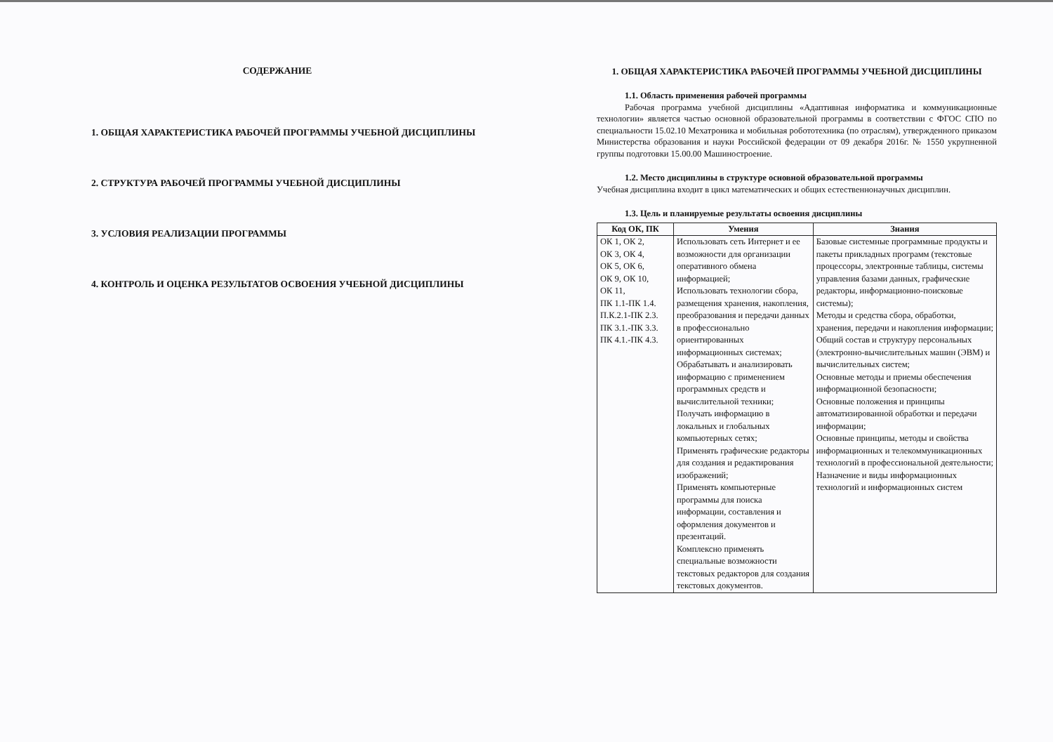СОДЕРЖАНИЕ
1. ОБЩАЯ ХАРАКТЕРИСТИКА РАБОЧЕЙ ПРОГРАММЫ УЧЕБНОЙ ДИСЦИПЛИНЫ
2. СТРУКТУРА РАБОЧЕЙ ПРОГРАММЫ УЧЕБНОЙ ДИСЦИПЛИНЫ
3. УСЛОВИЯ РЕАЛИЗАЦИИ ПРОГРАММЫ
4. КОНТРОЛЬ И ОЦЕНКА РЕЗУЛЬТАТОВ ОСВОЕНИЯ УЧЕБНОЙ ДИСЦИПЛИНЫ
1. ОБЩАЯ ХАРАКТЕРИСТИКА РАБОЧЕЙ ПРОГРАММЫ УЧЕБНОЙ ДИСЦИПЛИНЫ
1.1. Область применения рабочей программы
Рабочая программа учебной дисциплины «Адаптивная информатика и коммуникационные технологии» является частью основной образовательной программы в соответствии с ФГОС СПО по специальности 15.02.10 Мехатроника и мобильная робототехника (по отраслям), утвержденного приказом Министерства образования и науки Российской федерации от 09 декабря 2016г. № 1550 укрупненной группы подготовки 15.00.00 Машиностроение.
1.2. Место дисциплины в структуре основной образовательной программы
Учебная дисциплина входит в цикл математических и общих естественнонаучных дисциплин.
1.3. Цель и планируемые результаты освоения дисциплины
| Код ОК, ПК | Умения | Знания |
| --- | --- | --- |
| ОК 1, ОК 2, ОК 3, ОК 4, ОК 5, ОК 6, ОК 9, ОК 10, ОК 11, ПК 1.1-ПК 1.4. П.К.2.1-ПК 2.3. ПК 3.1.-ПК 3.3. ПК 4.1.-ПК 4.3. | Использовать сеть Интернет и ее возможности для организации оперативного обмена информацией; Использовать технологии сбора, размещения хранения, накопления, преобразования и передачи данных в профессионально ориентированных информационных системах; Обрабатывать и анализировать информацию с применением программных средств и вычислительной техники; Получать информацию в локальных и глобальных компьютерных сетях; Применять графические редакторы для создания и редактирования изображений; Применять компьютерные программы для поиска информации, составления и оформления документов и презентаций. Комплексно применять специальные возможности текстовых редакторов для создания текстовых документов. | Базовые системные программные продукты и пакеты прикладных программ (текстовые процессоры, электронные таблицы, системы управления базами данных, графические редакторы, информационно-поисковые системы); Методы и средства сбора, обработки, хранения, передачи и накопления информации; Общий состав и структуру персональных (электронно-вычислительных машин (ЭВМ) и вычислительных систем; Основные методы и приемы обеспечения информационной безопасности; Основные положения и принципы автоматизированной обработки и передачи информации; Основные принципы, методы и свойства информационных и телекоммуникационных технологий в профессиональной деятельности; Назначение и виды информационных технологий и информационных систем |